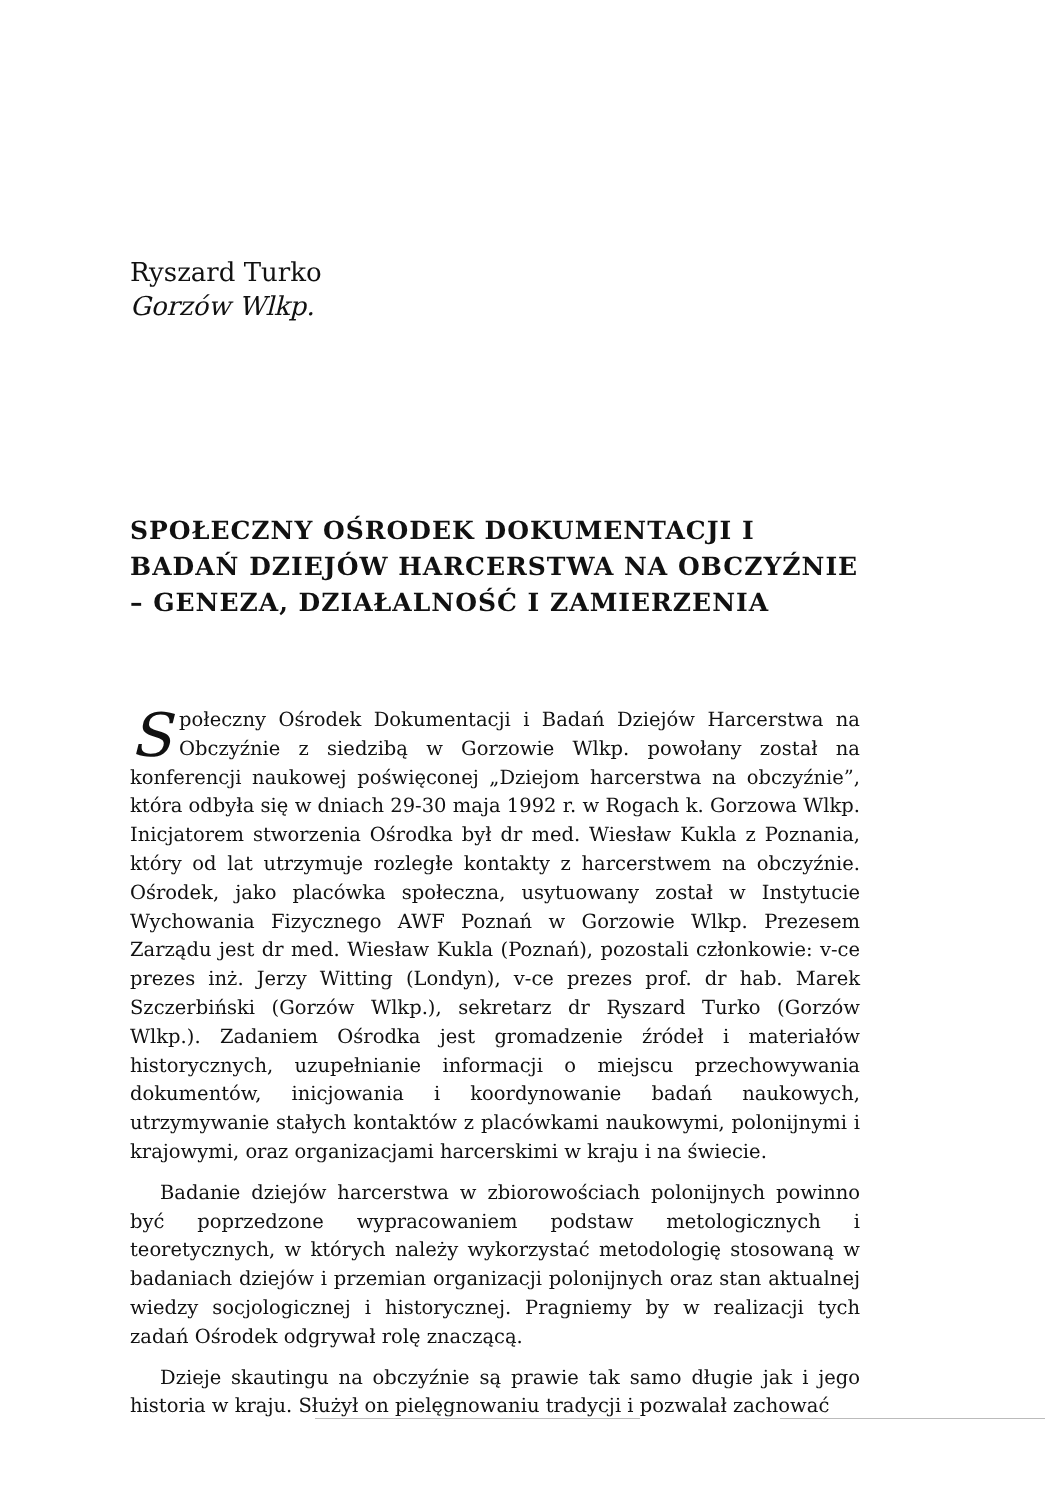Ryszard Turko
Gorzów Wlkp.
SPOŁECZNY OŚRODEK DOKUMENTACJI I BADAŃ DZIEJÓW HARCERSTWA NA OBCZYŹNIE – GENEZA, DZIAŁALNOŚĆ I ZAMIERZENIA
Społeczny Ośrodek Dokumentacji i Badań Dziejów Harcerstwa na Obczyźnie z siedzibą w Gorzowie Wlkp. powołany został na konferencji naukowej poświęconej „Dziejom harcerstwa na obczyźnie”, która odbyła się w dniach 29-30 maja 1992 r. w Rogach k. Gorzowa Wlkp. Inicjatorem stworzenia Ośrodka był dr med. Wiesław Kukla z Poznania, który od lat utrzymuje rozległe kontakty z harcerstwem na obczyźnie. Ośrodek, jako placówka społeczna, usytuowany został w Instytucie Wychowania Fizycznego AWF Poznań w Gorzowie Wlkp. Prezesem Zarządu jest dr med. Wiesław Kukla (Poznań), pozostali członkowie: v-ce prezes inż. Jerzy Witting (Londyn), v-ce prezes prof. dr hab. Marek Szczerbiński (Gorzów Wlkp.), sekretarz dr Ryszard Turko (Gorzów Wlkp.). Zadaniem Ośrodka jest gromadzenie źródeł i materiałów historycznych, uzupełnianie informacji o miejscu przechowywania dokumentów, inicjowania i koordynowanie badań naukowych, utrzymywanie stałych kontaktów z placówkami naukowymi, polonijnymi i krajowymi, oraz organizacjami harcerskimi w kraju i na świecie.
Badanie dziejów harcerstwa w zbiorowościach polonijnych powinno być poprzedzone wypracowaniem podstaw metologicznych i teoretycznych, w których należy wykorzystać metodologię stosowaną w badaniach dziejów i przemian organizacji polonijnych oraz stan aktualnej wiedzy socjologicznej i historycznej. Pragniemy by w realizacji tych zadań Ośrodek odgrywał rolę znaczącą.
Dzieje skautingu na obczyźnie są prawie tak samo długie jak i jego historia w kraju. Służył on pielęgnowaniu tradycji i pozwalał zachować